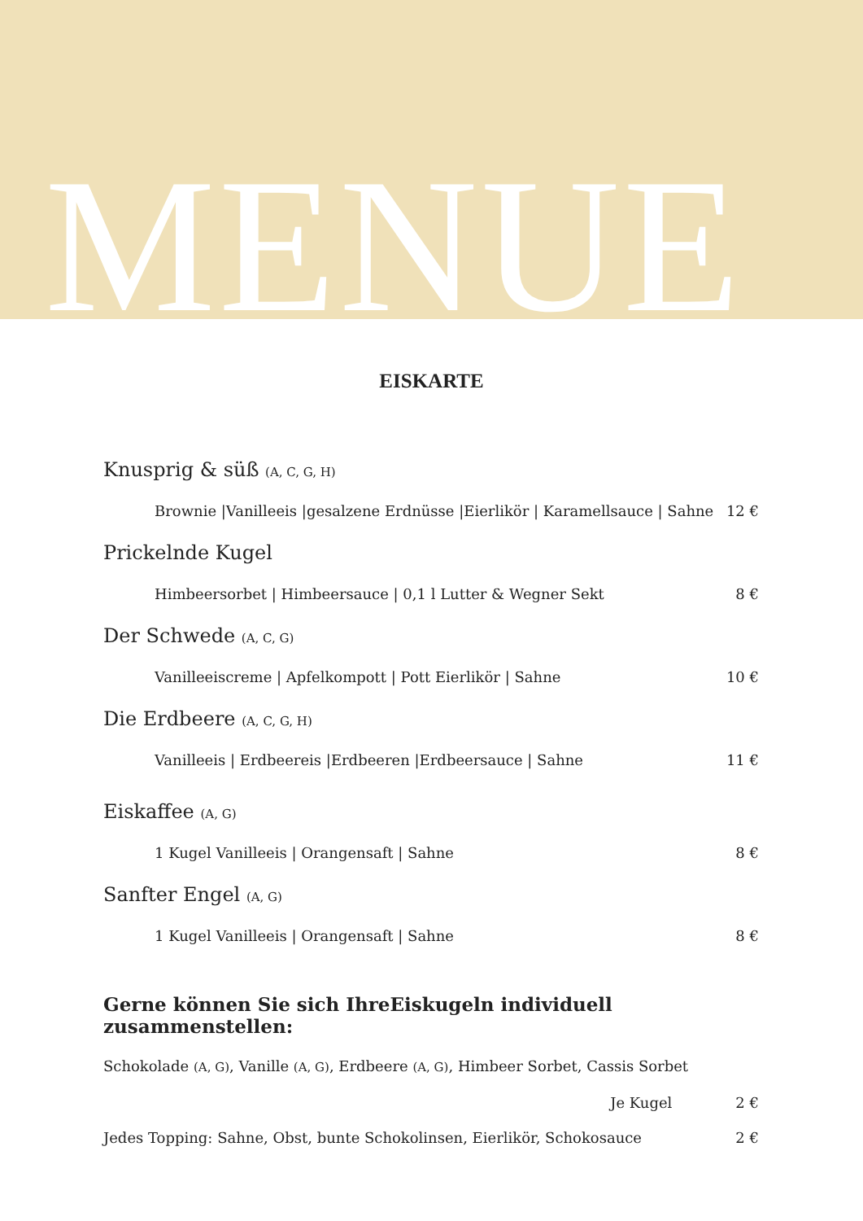MENUE
EISKARTE
Knusprig & süß (A, C, G, H)
Brownie |Vanilleeis |gesalzene Erdnüsse |Eierlikör | Karamellsauce | Sahne 12 €
Prickelnde Kugel
Himbeersorbet | Himbeersauce | 0,1 l Lutter & Wegner Sekt 8 €
Der Schwede (A, C, G)
Vanilleeiscreme | Apfelkompott | Pott Eierlikör | Sahne 10 €
Die Erdbeere (A, C, G, H)
Vanilleeis | Erdbeereis |Erdbeeren |Erdbeersauce | Sahne 11 €
Eiskaffee (A, G)
1 Kugel Vanilleeis | Orangensaft | Sahne 8 €
Sanfter Engel (A, G)
1 Kugel Vanilleeis | Orangensaft | Sahne 8 €
Gerne können Sie sich IhreEiskugeln individuell zusammenstellen:
Schokolade (A, G), Vanille (A, G), Erdbeere (A, G), Himbeer Sorbet, Cassis Sorbet
Je Kugel 2 €
Jedes Topping: Sahne, Obst, bunte Schokolinsen, Eierlikör, Schokosauce 2 €